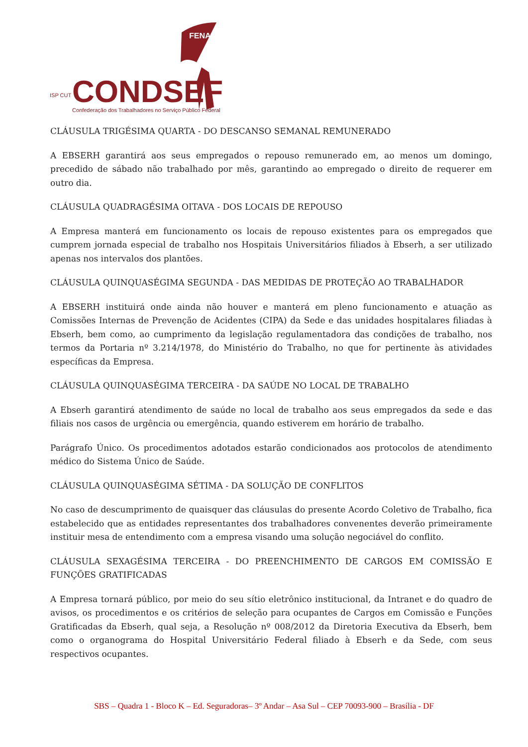FENADSEF
CONDSEF
ISP CUT
Confederação dos Trabalhadores no Serviço Público Federal
CLÁUSULA TRIGÉSIMA QUARTA - DO DESCANSO SEMANAL REMUNERADO
A EBSERH garantirá aos seus empregados o repouso remunerado em, ao menos um domingo, precedido de sábado não trabalhado por mês, garantindo ao empregado o direito de requerer em outro dia.
CLÁUSULA QUADRAGÉSIMA OITAVA - DOS LOCAIS DE REPOUSO
A Empresa manterá em funcionamento os locais de repouso existentes para os empregados que cumprem jornada especial de trabalho nos Hospitais Universitários filiados à Ebserh, a ser utilizado apenas nos intervalos dos plantões.
CLÁUSULA QUINQUASÉGIMA SEGUNDA - DAS MEDIDAS DE PROTEÇÃO AO TRABALHADOR
A EBSERH instituirá onde ainda não houver e manterá em pleno funcionamento e atuação as Comissões Internas de Prevenção de Acidentes (CIPA) da Sede e das unidades hospitalares filiadas à Ebserh, bem como, ao cumprimento da legislação regulamentadora das condições de trabalho, nos termos da Portaria nº 3.214/1978, do Ministério do Trabalho, no que for pertinente às atividades específicas da Empresa.
CLÁUSULA QUINQUASÉGIMA TERCEIRA - DA SAÚDE NO LOCAL DE TRABALHO
A Ebserh garantirá atendimento de saúde no local de trabalho aos seus empregados da sede e das filiais nos casos de urgência ou emergência, quando estiverem em horário de trabalho.
Parágrafo Único. Os procedimentos adotados estarão condicionados aos protocolos de atendimento médico do Sistema Único de Saúde.
CLÁUSULA QUINQUASÉGIMA SÉTIMA - DA SOLUÇÃO DE CONFLITOS
No caso de descumprimento de quaisquer das cláusulas do presente Acordo Coletivo de Trabalho, fica estabelecido que as entidades representantes dos trabalhadores convenentes deverão primeiramente instituir mesa de entendimento com a empresa visando uma solução negociável do conflito.
CLÁUSULA SEXAGÉSIMA TERCEIRA - DO PREENCHIMENTO DE CARGOS EM COMISSÃO E FUNÇÕES GRATIFICADAS
A Empresa tornará público, por meio do seu sítio eletrônico institucional, da Intranet e do quadro de avisos, os procedimentos e os critérios de seleção para ocupantes de Cargos em Comissão e Funções Gratificadas da Ebserh, qual seja, a Resolução nº 008/2012 da Diretoria Executiva da Ebserh, bem como o organograma do Hospital Universitário Federal filiado à Ebserh e da Sede, com seus respectivos ocupantes.
SBS – Quadra 1 - Bloco K – Ed. Seguradoras– 3º Andar – Asa Sul – CEP 70093-900 – Brasília - DF